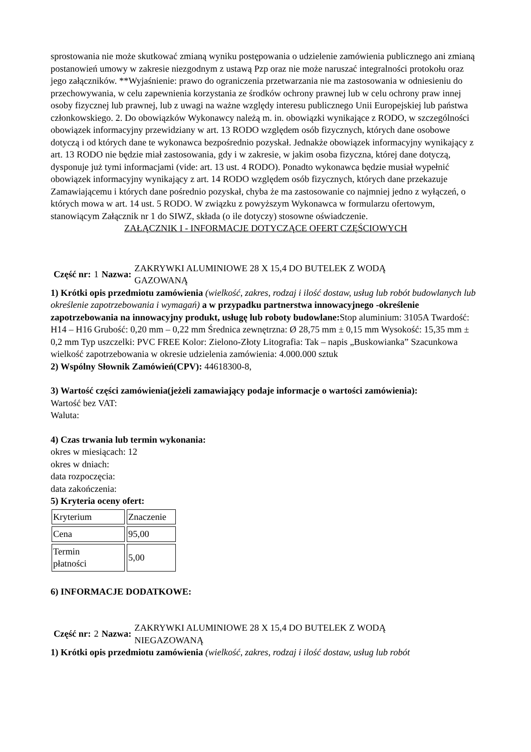sprostowania nie może skutkować zmianą wyniku postępowania o udzielenie zamówienia publicznego ani zmianą postanowień umowy w zakresie niezgodnym z ustawą Pzp oraz nie może naruszać integralności protokołu oraz jego załączników. **Wyjaśnienie: prawo do ograniczenia przetwarzania nie ma zastosowania w odniesieniu do przechowywania, w celu zapewnienia korzystania ze środków ochrony prawnej lub w celu ochrony praw innej osoby fizycznej lub prawnej, lub z uwagi na ważne względy interesu publicznego Unii Europejskiej lub państwa członkowskiego. 2. Do obowiązków Wykonawcy należą m. in. obowiązki wynikające z RODO, w szczególności obowiązek informacyjny przewidziany w art. 13 RODO względem osób fizycznych, których dane osobowe dotyczą i od których dane te wykonawca bezpośrednio pozyskał. Jednakże obowiązek informacyjny wynikający z art. 13 RODO nie będzie miał zastosowania, gdy i w zakresie, w jakim osoba fizyczna, której dane dotyczą, dysponuje już tymi informacjami (vide: art. 13 ust. 4 RODO). Ponadto wykonawca będzie musiał wypełnić obowiązek informacyjny wynikający z art. 14 RODO względem osób fizycznych, których dane przekazuje Zamawiającemu i których dane pośrednio pozyskał, chyba że ma zastosowanie co najmniej jedno z wyłączeń, o których mowa w art. 14 ust. 5 RODO. W związku z powyższym Wykonawca w formularzu ofertowym, stanowiącym Załącznik nr 1 do SIWZ, składa (o ile dotyczy) stosowne oświadczenie.
ZAŁĄCZNIK I - INFORMACJE DOTYCZĄCE OFERT CZĘŚCIOWYCH
Część nr: 1 Nazwa: ZAKRYWKI ALUMINIOWE 28 X 15,4 DO BUTELEK Z WODĄ
GAZOWANĄ
1) Krótki opis przedmiotu zamówienia (wielkość, zakres, rodzaj i ilość dostaw, usług lub robót budowlanych lub określenie zapotrzebowania i wymagań) a w przypadku partnerstwa innowacyjnego -określenie zapotrzebowania na innowacyjny produkt, usługę lub roboty budowlane: Stop aluminium: 3105A Twardość: H14 – H16 Grubość: 0,20 mm – 0,22 mm Średnica zewnętrzna: Ø 28,75 mm ± 0,15 mm Wysokość: 15,35 mm ± 0,2 mm Typ uszczelki: PVC FREE Kolor: Zielono-Złoty Litografia: Tak – napis „Buskowianka” Szacunkowa wielkość zapotrzebowania w okresie udzielenia zamówienia: 4.000.000 sztuk
2) Wspólny Słownik Zamówień(CPV): 44618300-8,
3) Wartość części zamówienia(jeżeli zamawiający podaje informacje o wartości zamówienia):
Wartość bez VAT:
Waluta:
4) Czas trwania lub termin wykonania:
okres w miesiącach: 12
okres w dniach:
data rozpoczęcia:
data zakończenia:
5) Kryteria oceny ofert:
| Kryterium | Znaczenie |
| Cena | 95,00 |
| Termin płatności | 5,00 |
6) INFORMACJE DODATKOWE:
Część nr: 2 Nazwa: ZAKRYWKI ALUMINIOWE 28 X 15,4 DO BUTELEK Z WODĄ
NIEGAZOWANĄ
1) Krótki opis przedmiotu zamówienia (wielkość, zakres, rodzaj i ilość dostaw, usług lub robót